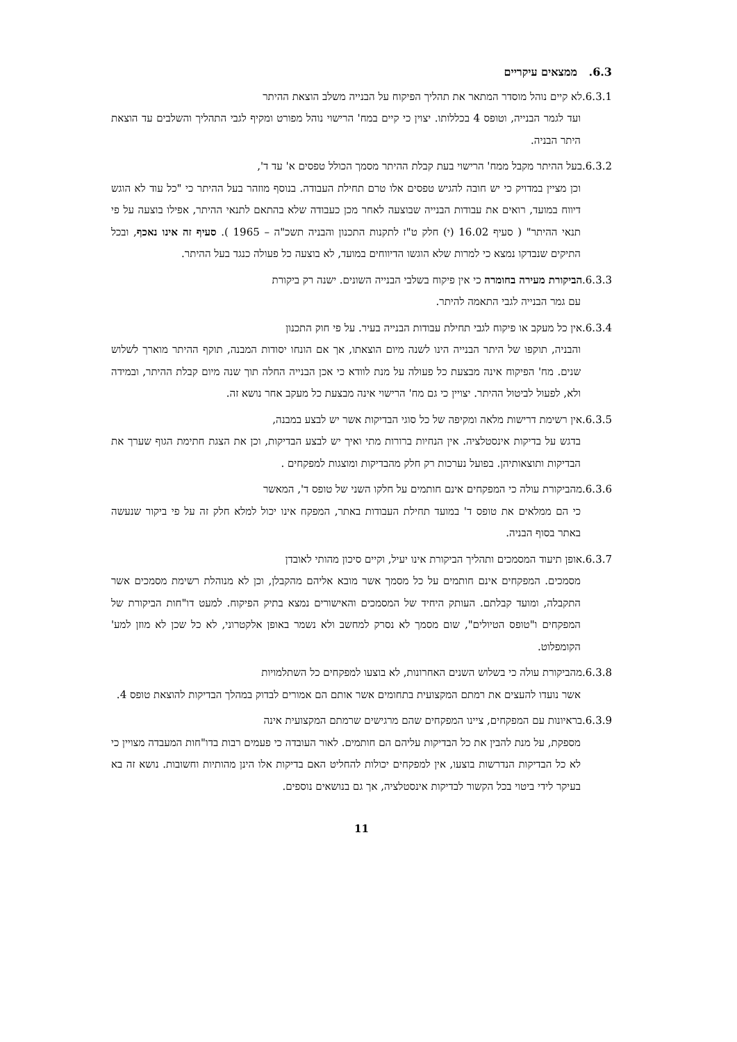6.3. ממצאים עיקריים
6.3.1.לא קיים נוהל מוסדר המתאר את תהליך הפיקוח על הבנייה משלב הוצאת ההיתר
ועד לגמר הבנייה, וטופס 4 בכללותו. יצוין כי קיים במח' הרישוי נוהל מפורט ומקיף לגבי התהליך והשלבים עד הוצאת היתר הבניה.
6.3.2.בעל ההיתר מקבל ממח' הרישוי בעת קבלת ההיתר מסמך הכולל טפסים א' עד ד',
וכן מציין במדויק כי יש חובה להגיש טפסים אלו טרם תחילת העבודה. בנוסף מוזהר בעל ההיתר כי "כל עוד לא הוגש דיווח במועד, רואים את עבודות הבנייה שבוצעה לאחר מכן כעבודה שלא בהתאם לתנאי ההיתר, אפילו בוצעה על פי תנאי ההיתר" ( סעיף 16.02 (י) חלק ט"ז לתקנות התכנון והבניה תשכ"ה – 1965 ). סעיף זה אינו נאכף, ובכל התיקים שנבדקו נמצא כי למרות שלא הוגשו הדיווחים במועד, לא בוצעה כל פעולה כנגד בעל ההיתר.
6.3.3.הביקורת מעירה בחומרה כי אין פיקוח בשלבי הבנייה השונים. ישנה רק ביקורת
עם גמר הבנייה לגבי התאמה להיתר.
6.3.4.אין כל מעקב או פיקוח לגבי תחילת עבודות הבנייה בעיר. על פי חוק התכנון
והבניה, תוקפו של היתר הבנייה הינו לשנה מיום הוצאתו, אך אם הונחו יסודות המבנה, תוקף ההיתר מוארך לשלוש שנים. מח' הפיקוח אינה מבצעת כל פעולה על מנת לוודא כי אכן הבנייה החלה תוך שנה מיום קבלת ההיתר, ובמידה ולא, לפעול לביטול ההיתר. יצויין כי גם מח' הרישוי אינה מבצעת כל מעקב אחר נושא זה.
6.3.5.אין רשימת דרישות מלאה ומקיפה של כל סוגי הבדיקות אשר יש לבצע במבנה,
בדגש על בדיקות אינסטלציה. אין הנחיות ברורות מתי ואיך יש לבצע הבדיקות, וכן את הצגת חתימת הגוף שערך את הבדיקות ותוצאותיהן. בפועל נערכות רק חלק מהבדיקות ומוצגות למפקחים .
6.3.6.מהביקורת עולה כי המפקחים אינם חותמים על חלקו השני של טופס ד', המאשר
כי הם ממלאים את טופס ד' במועד תחילת העבודות באתר, המפקח אינו יכול למלא חלק זה על פי ביקור שנעשה באתר בסוף הבניה.
6.3.7.אופן תיעוד המסמכים ותהליך הביקורת אינו יעיל, וקיים סיכון מהותי לאובדן
מסמכים. המפקחים אינם חותמים על כל מסמך אשר מובא אליהם מהקבלן, וכן לא מנוהלת רשימת מסמכים אשר התקבלה, ומועד קבלתם. העותק היחיד של המסמכים והאישורים נמצא בתיק הפיקוח. למעט דו"חות הביקורת של המפקחים ו"טופס הטיולים", שום מסמך לא נסרק למחשב ולא נשמר באופן אלקטרוני, לא כל שכן לא מוזן למע' הקומפלוט.
6.3.8.מהביקורת עולה כי בשלוש השנים האחרונות, לא בוצעו למפקחים כל השתלמויות
אשר נועדו להעצים את רמתם המקצועית בתחומים אשר אותם הם אמורים לבדוק במהלך הבדיקות להוצאת טופס 4.
6.3.9.בראיונות עם המפקחים, ציינו המפקחים שהם מרגישים שרמתם המקצועית אינה
מספקת, על מנת להבין את כל הבדיקות עליהם הם חותמים. לאור העובדה כי פעמים רבות בדו"חות המעבדה מצויין כי לא כל הבדיקות הנדרשות בוצעו, אין למפקחים יכולות להחליט האם בדיקות אלו הינן מהותיות וחשובות. נושא זה בא בעיקר לידי ביטוי בכל הקשור לבדיקות אינסטלציה, אך גם בנושאים נוספים.
11